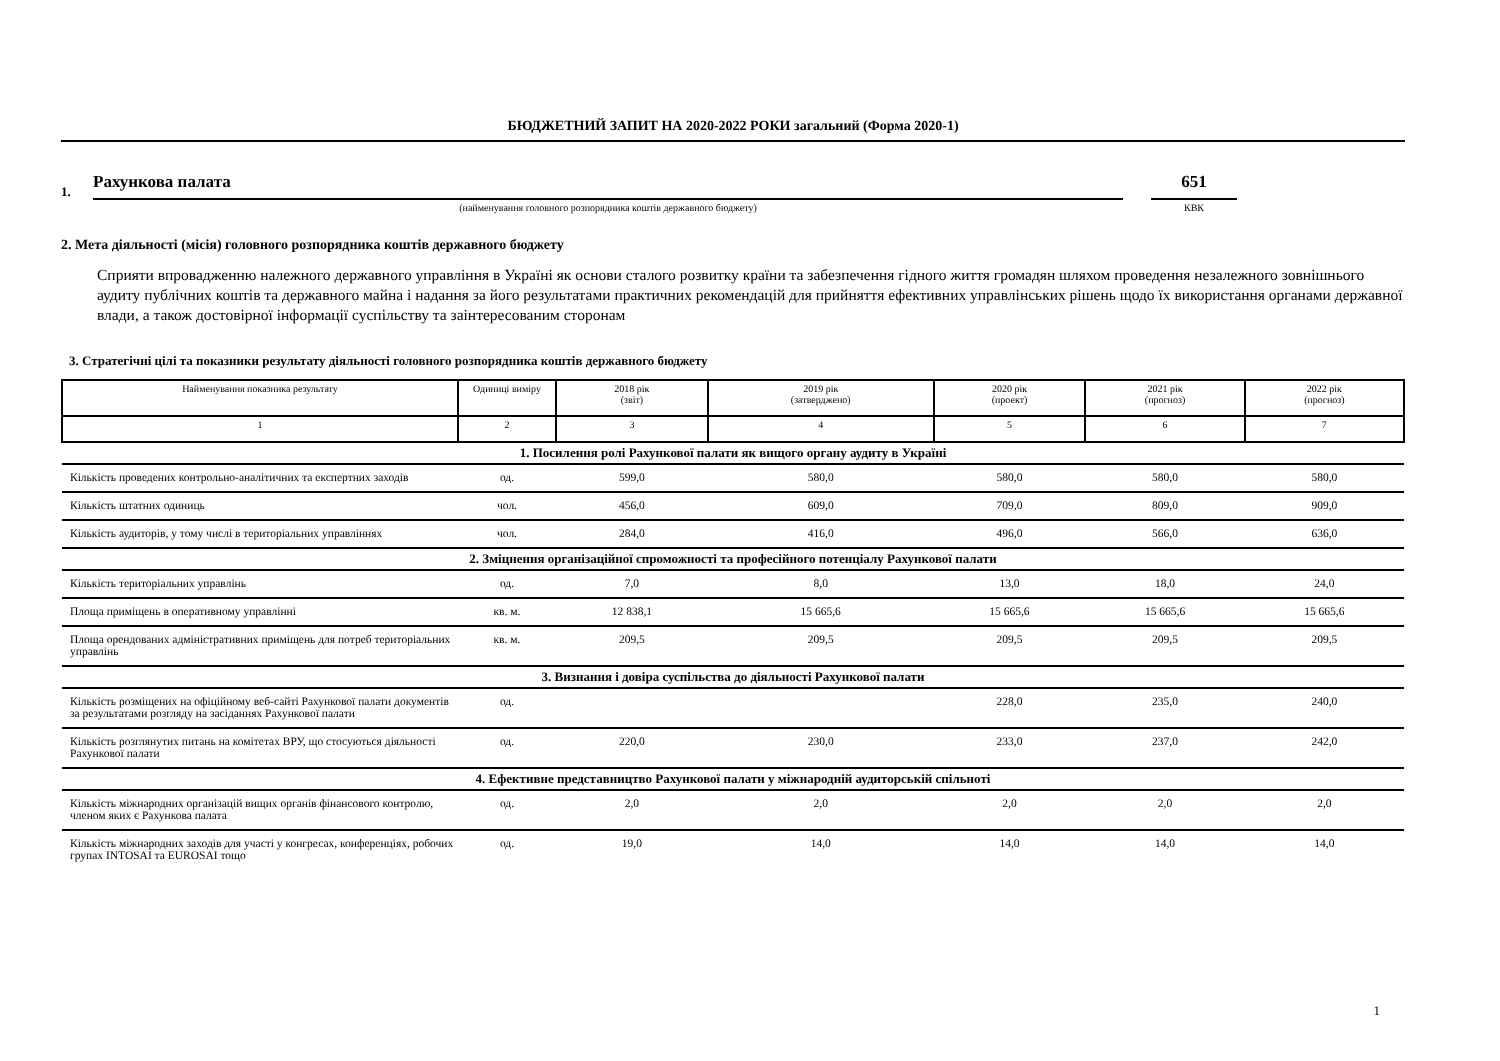БЮДЖЕТНИЙ ЗАПИТ НА 2020-2022 РОКИ загальний (Форма 2020-1)
1. Рахункова палата 651
(найменування головного розпорядника коштів державного бюджету) КВК
2. Мета діяльності (місія) головного розпорядника коштів державного бюджету
Сприяти впровадженню належного державного управління в Україні як основи сталого розвитку країни та забезпечення гідного життя громадян шляхом проведення незалежного зовнішнього аудиту публічних коштів та державного майна і надання за його результатами практичних рекомендацій для прийняття ефективних управлінських рішень щодо їх використання органами державної влади, а також достовірної інформації суспільству та заінтересованим сторонам
3. Стратегічні цілі та показники результату діяльності головного розпорядника коштів державного бюджету
| Найменування показника результату | Одиниці виміру | 2018 рік (звіт) | 2019 рік (затверджено) | 2020 рік (проект) | 2021 рік (прогноз) | 2022 рік (прогноз) |
| 1 | 2 | 3 | 4 | 5 | 6 | 7 |
| 1. Посилення ролі Рахункової палати як вищого органу аудиту в Україні | | | | | | |
| Кількість проведених контрольно-аналітичних та експертних заходів | од. | 599,0 | 580,0 | 580,0 | 580,0 | 580,0 |
| Кількість штатних одиниць | чол. | 456,0 | 609,0 | 709,0 | 809,0 | 909,0 |
| Кількість аудиторів, у тому числі в територіальних управліннях | чол. | 284,0 | 416,0 | 496,0 | 566,0 | 636,0 |
| 2. Зміцнення організаційної спроможності та професійного потенціалу Рахункової палати | | | | | | |
| Кількість територіальних управлінь | од. | 7,0 | 8,0 | 13,0 | 18,0 | 24,0 |
| Площа приміщень в оперативному управлінні | кв. м. | 12 838,1 | 15 665,6 | 15 665,6 | 15 665,6 | 15 665,6 |
| Площа орендованих адміністративних приміщень для потреб територіальних управлінь | кв. м. | 209,5 | 209,5 | 209,5 | 209,5 | 209,5 |
| 3. Визнання і довіра суспільства до діяльності Рахункової палати | | | | | | |
| Кількість розміщених на офіційному веб-сайті Рахункової палати документів за результатами розгляду на засіданнях Рахункової палати | од. | | | 228,0 | 235,0 | 240,0 |
| Кількість розглянутих питань на комітетах ВРУ, що стосуються діяльності Рахункової палати | од. | 220,0 | 230,0 | 233,0 | 237,0 | 242,0 |
| 4. Ефективне представництво Рахункової палати у міжнародній аудиторській спільноті | | | | | | |
| Кількість міжнародних організацій вищих органів фінансового контролю, членом яких є Рахункова палата | од. | 2,0 | 2,0 | 2,0 | 2,0 | 2,0 |
| Кількість міжнародних заходів для участі у конгресах, конференціях, робочих групах INTOSAI та EUROSAI тощо | од. | 19,0 | 14,0 | 14,0 | 14,0 | 14,0 |
1